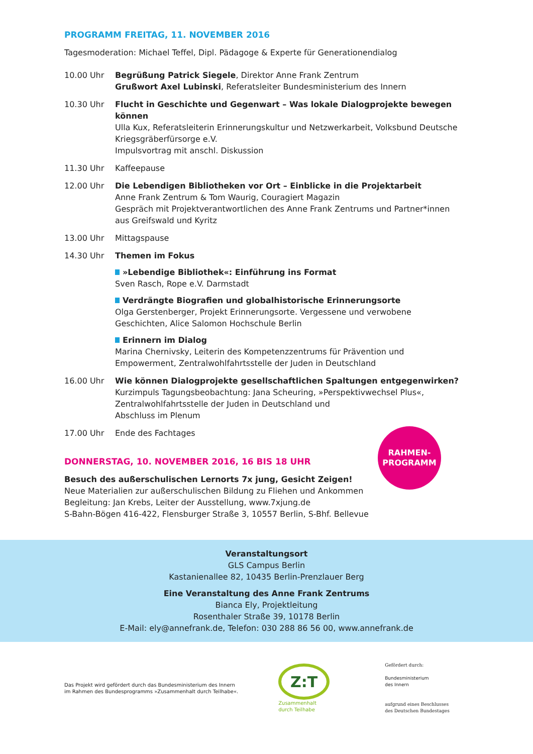PROGRAMM FREITAG, 11. NOVEMBER 2016
Tagesmoderation: Michael Teffel, Dipl. Pädagoge & Experte für Generationendialog
10.00 Uhr Begrüßung Patrick Siegele, Direktor Anne Frank Zentrum
Grußwort Axel Lubinski, Referatsleiter Bundesministerium des Innern
10.30 Uhr Flucht in Geschichte und Gegenwart – Was lokale Dialogprojekte bewegen können
Ulla Kux, Referatsleiterin Erinnerungskultur und Netzwerkarbeit, Volksbund Deutsche Kriegsgräberfürsorge e.V.
Impulsvortrag mit anschl. Diskussion
11.30 Uhr Kaffeepause
12.00 Uhr Die Lebendigen Bibliotheken vor Ort – Einblicke in die Projektarbeit
Anne Frank Zentrum & Tom Waurig, Couragiert Magazin
Gespräch mit Projektverantwortlichen des Anne Frank Zentrums und Partner*innen aus Greifswald und Kyritz
13.00 Uhr Mittagspause
14.30 Uhr Themen im Fokus
»Lebendige Bibliothek«: Einführung ins Format
Sven Rasch, Rope e.V. Darmstadt
Verdrängte Biografien und globalhistorische Erinnerungsorte
Olga Gerstenberger, Projekt Erinnerungsorte. Vergessene und verwobene Geschichten, Alice Salomon Hochschule Berlin
Erinnern im Dialog
Marina Chernivsky, Leiterin des Kompetenzzentrums für Prävention und Empowerment, Zentralwohlfahrtsstelle der Juden in Deutschland
16.00 Uhr Wie können Dialogprojekte gesellschaftlichen Spaltungen entgegenwirken?
Kurzimpuls Tagungsbeobachtung: Jana Scheuring, »Perspektivwechsel Plus«, Zentralwohlfahrtsstelle der Juden in Deutschland und
Abschluss im Plenum
17.00 Uhr Ende des Fachtages
DONNERSTAG, 10. NOVEMBER 2016, 16 BIS 18 UHR
Besuch des außerschulischen Lernorts 7x jung, Gesicht Zeigen!
Neue Materialien zur außerschulischen Bildung zu Fliehen und Ankommen
Begleitung: Jan Krebs, Leiter der Ausstellung, www.7xjung.de
S-Bahn-Bögen 416-422, Flensburger Straße 3, 10557 Berlin, S-Bhf. Bellevue
RAHMEN-
PROGRAMM
Veranstaltungsort
GLS Campus Berlin
Kastanienallee 82, 10435 Berlin-Prenzlauer Berg
Eine Veranstaltung des Anne Frank Zentrums
Bianca Ely, Projektleitung
Rosenthaler Straße 39, 10178 Berlin
E-Mail: ely@annefrank.de, Telefon: 030 288 86 56 00, www.annefrank.de
Das Projekt wird gefördert durch das Bundesministerium des Innern
im Rahmen des Bundesprogramms »Zusammenhalt durch Teilhabe«.
Z:T
Zusammenhalt
durch Teilhabe
Gefördert durch:
Bundesministerium
des Innern
aufgrund eines Beschlusses
des Deutschen Bundestages